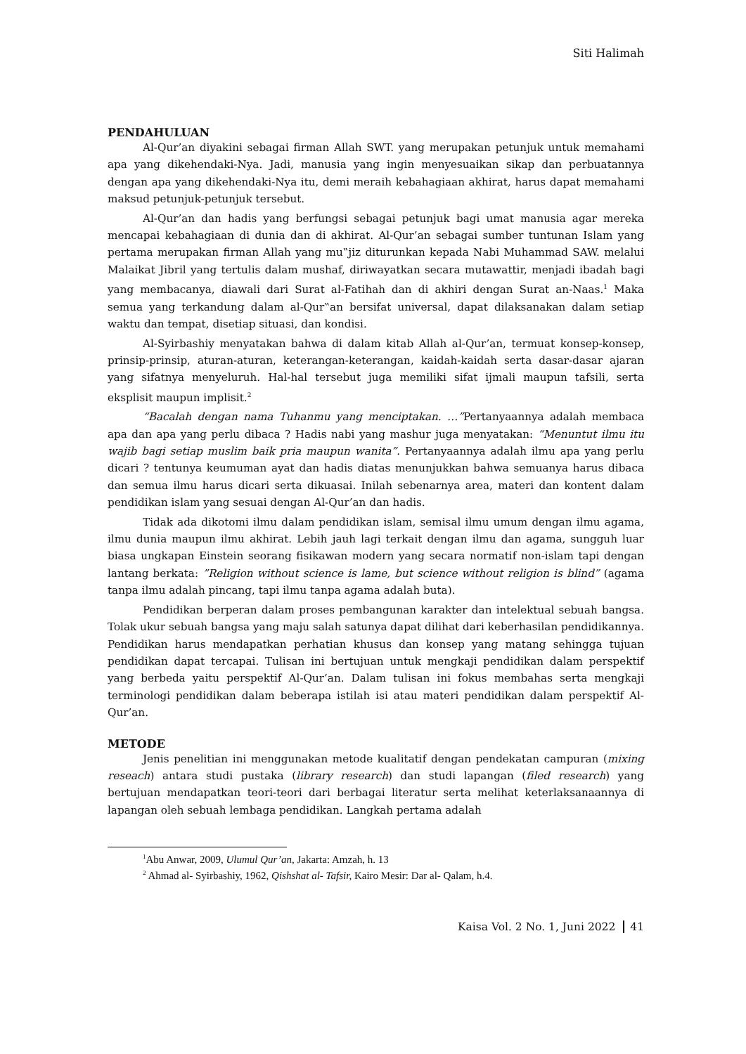Siti Halimah
PENDAHULUAN
Al-Qur’an diyakini sebagai firman Allah SWT. yang merupakan petunjuk untuk memahami apa yang dikehendaki-Nya. Jadi, manusia yang ingin menyesuaikan sikap dan perbuatannya dengan apa yang dikehendaki-Nya itu, demi meraih kebahagiaan akhirat, harus dapat memahami maksud petunjuk-petunjuk tersebut.
Al-Qur’an dan hadis yang berfungsi sebagai petunjuk bagi umat manusia agar mereka mencapai kebahagiaan di dunia dan di akhirat. Al-Qur’an sebagai sumber tuntunan Islam yang pertama merupakan firman Allah yang mu‟jiz diturunkan kepada Nabi Muhammad SAW. melalui Malaikat Jibril yang tertulis dalam mushaf, diriwayatkan secara mutawattir, menjadi ibadah bagi yang membacanya, diawali dari Surat al-Fatihah dan di akhiri dengan Surat an-Naas.<sup>1</sup> Maka semua yang terkandung dalam al-Qur‟an bersifat universal, dapat dilaksanakan dalam setiap waktu dan tempat, disetiap situasi, dan kondisi.
Al-Syirbashiy menyatakan bahwa di dalam kitab Allah al-Qur’an, termuat konsep-konsep, prinsip-prinsip, aturan-aturan, keterangan-keterangan, kaidah-kaidah serta dasar-dasar ajaran yang sifatnya menyeluruh. Hal-hal tersebut juga memiliki sifat ijmali maupun tafsili, serta eksplisit maupun implisit.<sup>2</sup>
“Bacalah dengan nama Tuhanmu yang menciptakan. …”Pertanyaannya adalah membaca apa dan apa yang perlu dibaca ? Hadis nabi yang mashur juga menyatakan: “Menuntut ilmu itu wajib bagi setiap muslim baik pria maupun wanita”. Pertanyaannya adalah ilmu apa yang perlu dicari ? tentunya keumuman ayat dan hadis diatas menunjukkan bahwa semuanya harus dibaca dan semua ilmu harus dicari serta dikuasai. Inilah sebenarnya area, materi dan kontent dalam pendidikan islam yang sesuai dengan Al-Qur’an dan hadis.
Tidak ada dikotomi ilmu dalam pendidikan islam, semisal ilmu umum dengan ilmu agama, ilmu dunia maupun ilmu akhirat. Lebih jauh lagi terkait dengan ilmu dan agama, sungguh luar biasa ungkapan Einstein seorang fisikawan modern yang secara normatif non-islam tapi dengan lantang berkata: ”Religion without science is lame, but science without religion is blind” (agama tanpa ilmu adalah pincang, tapi ilmu tanpa agama adalah buta).
Pendidikan berperan dalam proses pembangunan karakter dan intelektual sebuah bangsa. Tolak ukur sebuah bangsa yang maju salah satunya dapat dilihat dari keberhasilan pendidikannya. Pendidikan harus mendapatkan perhatian khusus dan konsep yang matang sehingga tujuan pendidikan dapat tercapai. Tulisan ini bertujuan untuk mengkaji pendidikan dalam perspektif yang berbeda yaitu perspektif Al-Qur’an. Dalam tulisan ini fokus membahas serta mengkaji terminologi pendidikan dalam beberapa istilah isi atau materi pendidikan dalam perspektif Al-Qur’an.
METODE
Jenis penelitian ini menggunakan metode kualitatif dengan pendekatan campuran (mixing reseach) antara studi pustaka (library research) dan studi lapangan (filed research) yang bertujuan mendapatkan teori-teori dari berbagai literatur serta melihat keterlaksanaannya di lapangan oleh sebuah lembaga pendidikan. Langkah pertama adalah
<sup>1</sup> Abu Anwar, 2009, Ulumul Qur’an, Jakarta: Amzah, h. 13
<sup>2</sup> Ahmad al- Syirbashiy, 1962, Qishshat al- Tafsir, Kairo Mesir: Dar al- Qalam, h.4.
Kaisa Vol. 2 No. 1, Juni 2022 41